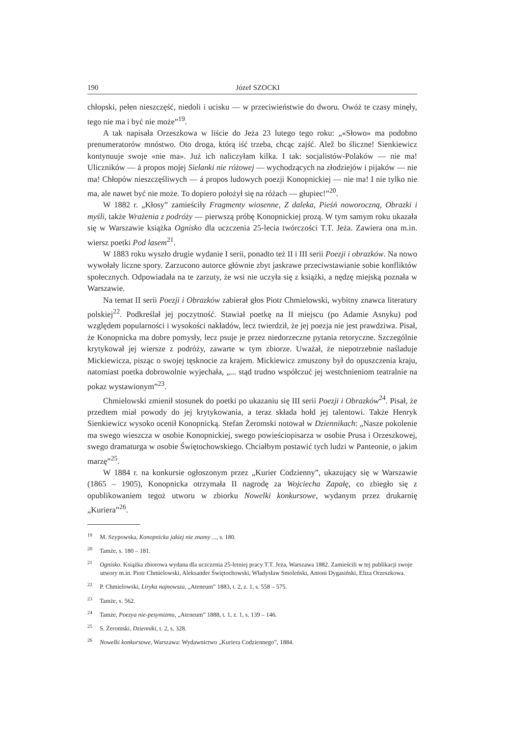190 Józef SZOCKI
chłopski, pełen nieszczęść, niedoli i ucisku — w przeciwieństwie do dworu. Owóż te czasy minęły, tego nie ma i być nie może”<sup>19</sup>.
A tak napisała Orzeszkowa w liście do Jeża 23 lutego tego roku: „«Słowo» ma podobno prenumeratorów mnóstwo. Oto droga, którą iść trzeba, chcąc zajść. Alež bo śliczne! Sienkiewicz kontynuuje swoje «nie ma». Już ich naliczyłam kilka. I tak: socjalistów-Polaków — nie ma! Uliczników — á propos mojej Sielanki nie różowej — wychodzących na złodziejów i pijaków — nie ma! Chłopów nieszczęśliwych — á propos ludowych poezji Konopnickiej — nie ma! I nie tylko nie ma, ale nawet być nie może. To dopiero położył się na różach — głupiec!”<sup>20</sup>.
W 1882 r. „Kłosy” zamieściły Fragmenty wiosenne, Z daleka, Pieśń noworoczną, Obrazki i myśli, także Wrażenia z podróży — pierwszą próbę Konopnickiej prozą. W tym samym roku ukazała się w Warszawie książka Ognisko dla uczczenia 25-lecia twórczości T.T. Jeża. Zawiera ona m.in. wiersz poetki Pod lasem<sup>21</sup>.
W 1883 roku wyszło drugie wydanie I serii, ponadto też II i III serii Poezji i obrazków. Na nowo wywołały liczne spory. Zarzucono autorce głównie zbyt jaskrawe przeciwstawianie sobie konfliktów społecznych. Odpowiadała na te zarzuty, że wsi nie uczyła się z książki, a nędzę miejską poznała w Warszawie.
Na temat II serii Poezji i Obrazków zabierał głos Piotr Chmielowski, wybitny znawca literatury polskiej<sup>22</sup>. Podkreślał jej poczytność. Stawiał poetkę na II miejscu (po Adamie Asnyku) pod względem popularności i wysokości nakładów, lecz twierdził, że jej poezja nie jest prawdziwa. Pisał, że Konopnicka ma dobre pomysły, lecz psuje je przez niedorzeczne pytania retoryczne. Szczególnie krytykował jej wiersze z podróży, zawarte w tym zbiorze. Uważał, że niepotrzebnie naśladuje Mickiewicza, pisząc o swojej tęsknocie za krajem. Mickiewicz zmuszony był do opuszczenia kraju, natomiast poetka dobrowolnie wyjechała, „... stąd trudno współczuć jej westchnieniom teatralnie na pokaz wystawionym”<sup>23</sup>.
Chmielowski zmienił stosunek do poetki po ukazaniu się III serii Poezji i Obrazków<sup>24</sup>. Pisał, że przedtem miał powody do jej krytykowania, a teraz składa hołd jej talentowi. Także Henryk Sienkiewicz wysoko ocenił Konopnicką. Stefan Żeromski notował w Dziennikach: „Nasze pokolenie ma swego wieszcza w osobie Konopnickiej, swego powieściopisarza w osobie Prusa i Orzeszkowej, swego dramaturga w osobie Świętochowskiego. Chciałbym postawić tych ludzi w Panteonie, o jakim marzę”<sup>25</sup>.
W 1884 r. na konkursie ogłoszonym przez „Kurier Codzienny”, ukazujący się w Warszawie (1865 – 1905), Konopnicka otrzymała II nagrodę za Wojciecha Zapałę, co zbiegło się z opublikowaniem tegoż utworu w zbiorku Nowelki konkursowe, wydanym przez drukarnię „Kuriera”<sup>26</sup>.
<sup>19</sup> M. Szypowska, Konopnicka jakiej nie znamy ..., s. 180.
<sup>20</sup> Tamże, s. 180 – 181.
<sup>21</sup> Ognisko. Książka zbiorowa wydana dla uczczenia 25-letniej pracy T.T. Jeża, Warszawa 1882. Zamieścili w tej publikacji swoje utwory m.in. Piotr Chmielowski, Aleksander Świętochowski, Władysław Smoleński, Antoni Dygasiński, Eliza Orzeszkowa.
<sup>22</sup> P. Chmielowski, Liryka najnowsza, „Ateneum” 1883, t. 2, z. 1, s. 558 – 575.
<sup>23</sup> Tamże, s. 562.
<sup>24</sup> Tamże, Poezya nie-pesymizmu, „Ateneum” 1888, t. 1, z. 1, s. 139 – 146.
<sup>25</sup> S. Żeromski, Dzienniki, t. 2, s. 328.
<sup>26</sup> Nowelki konkursowe, Warszawa: Wydawnictwo „Kuriera Codziennego”, 1884.